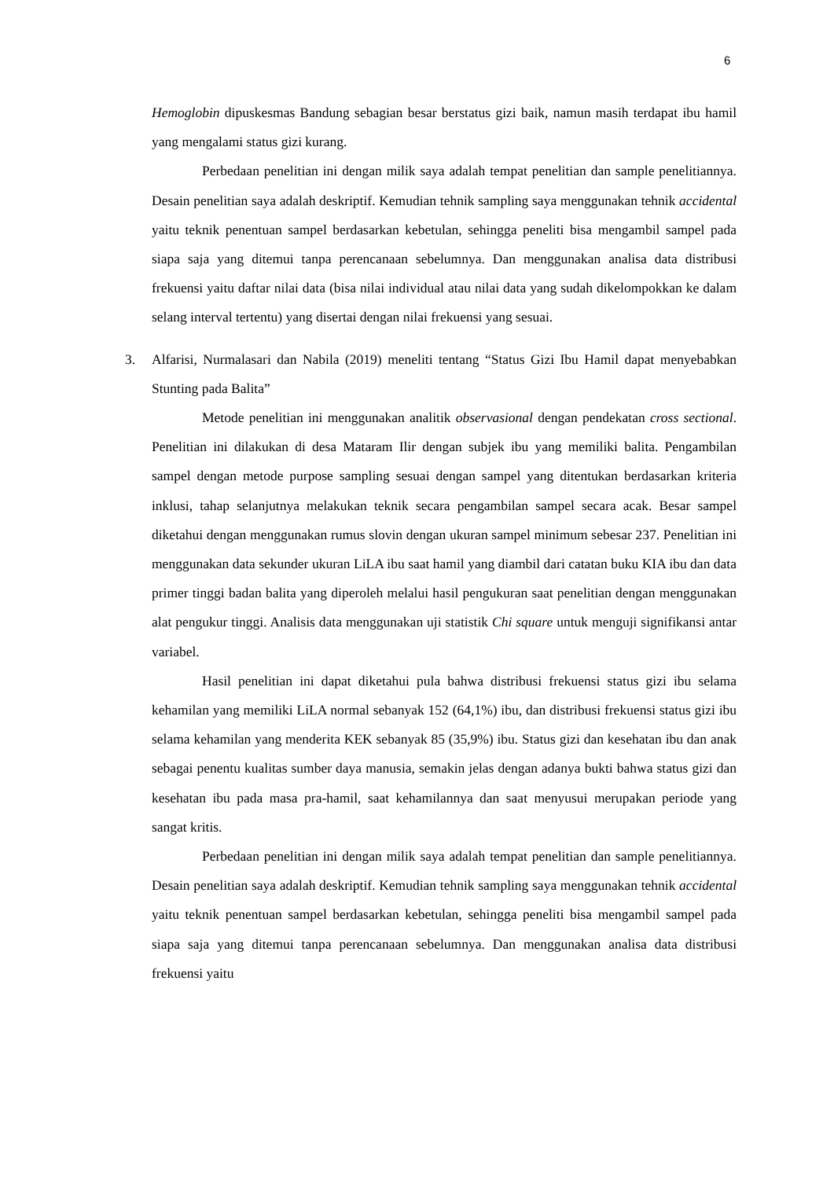6
Hemoglobin dipuskesmas Bandung sebagian besar berstatus gizi baik, namun masih terdapat ibu hamil yang mengalami status gizi kurang.
Perbedaan penelitian ini dengan milik saya adalah tempat penelitian dan sample penelitiannya. Desain penelitian saya adalah deskriptif. Kemudian tehnik sampling saya menggunakan tehnik accidental yaitu teknik penentuan sampel berdasarkan kebetulan, sehingga peneliti bisa mengambil sampel pada siapa saja yang ditemui tanpa perencanaan sebelumnya. Dan menggunakan analisa data distribusi frekuensi yaitu daftar nilai data (bisa nilai individual atau nilai data yang sudah dikelompokkan ke dalam selang interval tertentu) yang disertai dengan nilai frekuensi yang sesuai.
3. Alfarisi, Nurmalasari dan Nabila (2019) meneliti tentang “Status Gizi Ibu Hamil dapat menyebabkan Stunting pada Balita”
Metode penelitian ini menggunakan analitik observasional dengan pendekatan cross sectional. Penelitian ini dilakukan di desa Mataram Ilir dengan subjek ibu yang memiliki balita. Pengambilan sampel dengan metode purpose sampling sesuai dengan sampel yang ditentukan berdasarkan kriteria inklusi, tahap selanjutnya melakukan teknik secara pengambilan sampel secara acak. Besar sampel diketahui dengan menggunakan rumus slovin dengan ukuran sampel minimum sebesar 237. Penelitian ini menggunakan data sekunder ukuran LiLA ibu saat hamil yang diambil dari catatan buku KIA ibu dan data primer tinggi badan balita yang diperoleh melalui hasil pengukuran saat penelitian dengan menggunakan alat pengukur tinggi. Analisis data menggunakan uji statistik Chi square untuk menguji signifikansi antar variabel.
Hasil penelitian ini dapat diketahui pula bahwa distribusi frekuensi status gizi ibu selama kehamilan yang memiliki LiLA normal sebanyak 152 (64,1%) ibu, dan distribusi frekuensi status gizi ibu selama kehamilan yang menderita KEK sebanyak 85 (35,9%) ibu. Status gizi dan kesehatan ibu dan anak sebagai penentu kualitas sumber daya manusia, semakin jelas dengan adanya bukti bahwa status gizi dan kesehatan ibu pada masa pra-hamil, saat kehamilannya dan saat menyusui merupakan periode yang sangat kritis.
Perbedaan penelitian ini dengan milik saya adalah tempat penelitian dan sample penelitiannya. Desain penelitian saya adalah deskriptif. Kemudian tehnik sampling saya menggunakan tehnik accidental yaitu teknik penentuan sampel berdasarkan kebetulan, sehingga peneliti bisa mengambil sampel pada siapa saja yang ditemui tanpa perencanaan sebelumnya. Dan menggunakan analisa data distribusi frekuensi yaitu